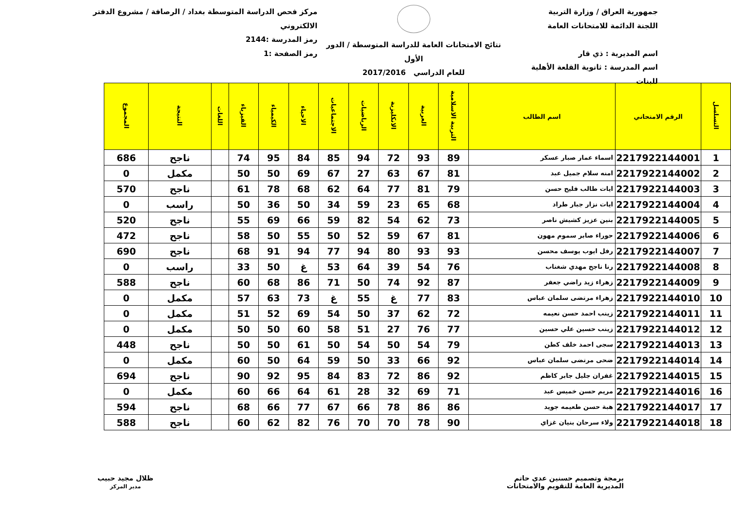جمهورية العراق / وزارة التربية
اللجنة الدائمة للامتحانات العامة
اسم المديرية : ذي قار
اسم المدرسة : ثانوية القلعة الأهلية للبنات
نتائج الامتحانات العامة للدراسة المتوسطة / الدور الأول
للعام الدراسي 2017/2016
مركز فحص الدراسة المتوسطة بغداد / الرصافة / مشروع الدفتر الالكتروني
رمز المدرسة :2144
رمز الصفحة :1
| التسلسل | الرقم الامتحاني | اسم الطالب | التربية الاسلامية | العربية | الانكليزية | الرياضيات | الاجتماعيات | الاحياء | الكيمياء | الفيزياء | اللغات | النتيجة | المجموع |
| --- | --- | --- | --- | --- | --- | --- | --- | --- | --- | --- | --- | --- | --- |
| 1 | 2217922144001 | اسماء عمار صبار عسكر | 89 | 93 | 72 | 94 | 85 | 84 | 95 | 74 | | ناجح | 686 |
| 2 | 2217922144002 | امنه سلام جميل عبد | 81 | 67 | 63 | 27 | 67 | 69 | 50 | 50 | | مكمل | 0 |
| 3 | 2217922144003 | ايات طالب فليح حسن | 79 | 81 | 77 | 64 | 62 | 68 | 78 | 61 | | ناجح | 570 |
| 4 | 2217922144004 | ايات نزار جبار طراد | 68 | 65 | 23 | 59 | 34 | 50 | 36 | 50 | | راسب | 0 |
| 5 | 2217922144005 | بنين عزيز كشيش ناصر | 73 | 62 | 54 | 82 | 59 | 66 | 69 | 55 | | ناجح | 520 |
| 6 | 2217922144006 | حوراء صابر سموم مهون | 81 | 67 | 59 | 52 | 50 | 55 | 50 | 58 | | ناجح | 472 |
| 7 | 2217922144007 | رفل ايوب يوسف محسن | 93 | 93 | 80 | 94 | 77 | 94 | 91 | 68 | | ناجح | 690 |
| 8 | 2217922144008 | رنا ناجح مهدي شغناب | 76 | 54 | 39 | 64 | 53 | غ | 50 | 33 | | راسب | 0 |
| 9 | 2217922144009 | زهراء زيد راضي جعفر | 87 | 92 | 74 | 50 | 71 | 86 | 68 | 60 | | ناجح | 588 |
| 10 | 2217922144010 | زهراء مرتضى سلمان عباس | 83 | 77 | غ | 55 | غ | 73 | 63 | 57 | | مكمل | 0 |
| 11 | 2217922144011 | زينب احمد حسن نعيمه | 72 | 62 | 37 | 50 | 54 | 69 | 52 | 51 | | مكمل | 0 |
| 12 | 2217922144012 | زينب حسين علي حسين | 77 | 76 | 27 | 51 | 58 | 60 | 50 | 50 | | مكمل | 0 |
| 13 | 2217922144013 | سجى احمد خلف كطن | 79 | 54 | 50 | 54 | 50 | 61 | 50 | 50 | | ناجح | 448 |
| 14 | 2217922144014 | ضحى مرتضى سلمان عباس | 92 | 66 | 33 | 50 | 59 | 64 | 50 | 60 | | مكمل | 0 |
| 15 | 2217922144015 | غفران جليل جابر كاظم | 92 | 86 | 72 | 83 | 84 | 95 | 92 | 90 | | ناجح | 694 |
| 16 | 2217922144016 | مريم حسن خميس عبد | 71 | 69 | 32 | 28 | 61 | 64 | 66 | 60 | | مكمل | 0 |
| 17 | 2217922144017 | هبة حسن طعيمه جويد | 86 | 86 | 78 | 66 | 67 | 77 | 66 | 68 | | ناجح | 594 |
| 18 | 2217922144018 | ولاء سرحان بنيان غزاي | 90 | 78 | 70 | 70 | 76 | 82 | 62 | 60 | | ناجح | 588 |
برمجة وتصميم حسنين عدي حاتم
المديرية العامة للتقويم والامتحانات
ظلال مجيد حبيب
مدير المركز